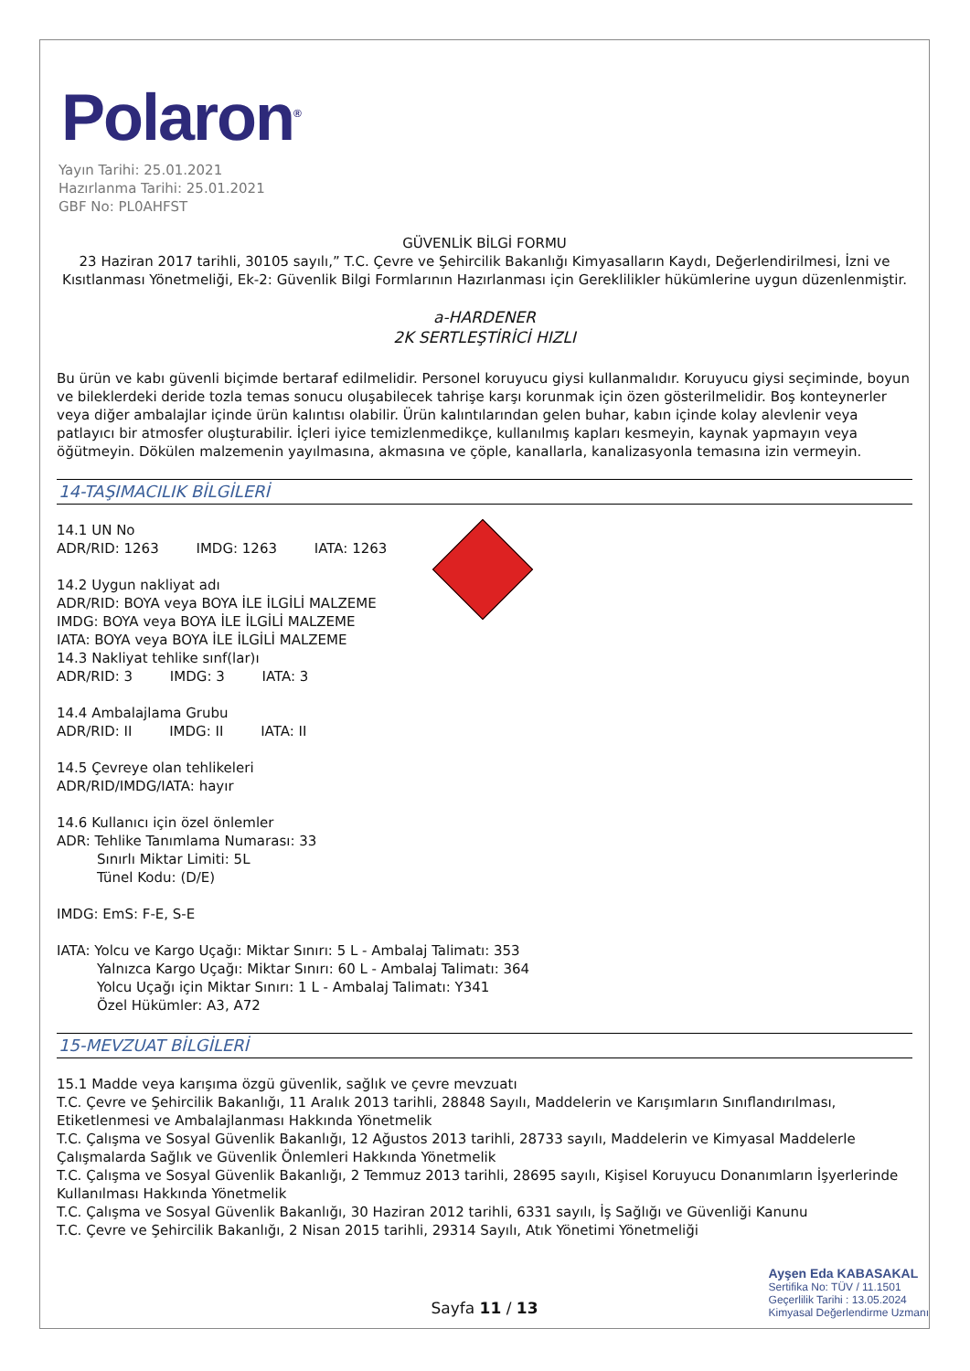Polaron<sup>®</sup>
Yayın Tarihi: 25.01.2021
Hazırlanma Tarihi: 25.01.2021
GBF No: PL0AHFST
GÜVENLİK BİLGİ FORMU
23 Haziran 2017 tarihli, 30105 sayılı,” T.C. Çevre ve Şehircilik Bakanlığı Kimyasalların Kaydı, Değerlendirilmesi, İzni ve Kısıtlanması Yönetmeliği, Ek-2: Güvenlik Bilgi Formlarının Hazırlanması için Gereklilikler hükümlerine uygun düzenlenmiştir.
a-HARDENER
2K SERTLEŞTİRİCİ HIZLI
Bu ürün ve kabı güvenli biçimde bertaraf edilmelidir. Personel koruyucu giysi kullanmalıdır. Koruyucu giysi seçiminde, boyun ve bileklerdeki deride tozla temas sonucu oluşabilecek tahrişe karşı korunmak için özen gösterilmelidir. Boş konteynerler veya diğer ambalajlar içinde ürün kalıntısı olabilir. Ürün kalıntılarından gelen buhar, kabın içinde kolay alevlenir veya patlayıcı bir atmosfer oluşturabilir. İçleri iyice temizlenmedikçe, kullanılmış kapları kesmeyin, kaynak yapmayın veya öğütmeyin. Dökülen malzemenin yayılmasına, akmasına ve çöple, kanallarla, kanalizasyonla temasına izin vermeyin.
14-TAŞIMACILIK BİLGİLERİ
14.1 UN No
ADR/RID: 1263 IMDG: 1263 IATA: 1263
14.2 Uygun nakliyat adı
ADR/RID: BOYA veya BOYA İLE İLGİLİ MALZEME
IMDG: BOYA veya BOYA İLE İLGİLİ MALZEME
IATA: BOYA veya BOYA İLE İLGİLİ MALZEME
14.3 Nakliyat tehlike sınf(lar)ı
ADR/RID: 3 IMDG: 3 IATA: 3
14.4 Ambalajlama Grubu
ADR/RID: II IMDG: II IATA: II
14.5 Çevreye olan tehlikeleri
ADR/RID/IMDG/IATA: hayır
14.6 Kullanıcı için özel önlemler
ADR: Tehlike Tanımlama Numarası: 33
Sınırlı Miktar Limiti: 5L
Tünel Kodu: (D/E)
IMDG: EmS: F-E, S-E
IATA: Yolcu ve Kargo Uçağı: Miktar Sınırı: 5 L - Ambalaj Talimatı: 353
Yalnızca Kargo Uçağı: Miktar Sınırı: 60 L - Ambalaj Talimatı: 364
Yolcu Uçağı için Miktar Sınırı: 1 L - Ambalaj Talimatı: Y341
Özel Hükümler: A3, A72
15-MEVZUAT BİLGİLERİ
15.1 Madde veya karışıma özgü güvenlik, sağlık ve çevre mevzuatı
T.C. Çevre ve Şehircilik Bakanlığı, 11 Aralık 2013 tarihli, 28848 Sayılı, Maddelerin ve Karışımların Sınıflandırılması, Etiketlenmesi ve Ambalajlanması Hakkında Yönetmelik
T.C. Çalışma ve Sosyal Güvenlik Bakanlığı, 12 Ağustos 2013 tarihli, 28733 sayılı, Maddelerin ve Kimyasal Maddelerle Çalışmalarda Sağlık ve Güvenlik Önlemleri Hakkında Yönetmelik
T.C. Çalışma ve Sosyal Güvenlik Bakanlığı, 2 Temmuz 2013 tarihli, 28695 sayılı, Kişisel Koruyucu Donanımların İşyerlerinde Kullanılması Hakkında Yönetmelik
T.C. Çalışma ve Sosyal Güvenlik Bakanlığı, 30 Haziran 2012 tarihli, 6331 sayılı, İş Sağlığı ve Güvenliği Kanunu
T.C. Çevre ve Şehircilik Bakanlığı, 2 Nisan 2015 tarihli, 29314 Sayılı, Atık Yönetimi Yönetmeliği
Sayfa 11 / 13
Ayşen Eda KABASAKAL
Sertifika No: TÜV / 11.1501
Geçerlilik Tarihi : 13.05.2024
Kimyasal Değerlendirme Uzmanı